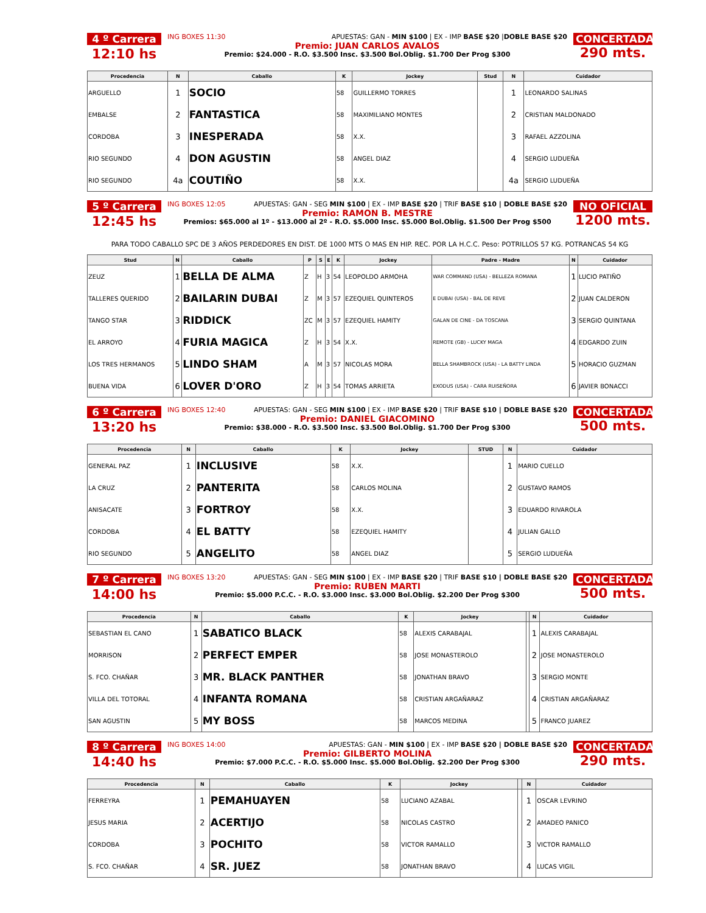4 º Carrera
12:10 hs
ING BOXES 11:30 APUESTAS: GAN - MIN $100 | EX - IMP BASE $20 |DOBLE BASE $20
Premio: JUAN CARLOS AVALOS
Premio: $24.000 - R.O. $3.500 Insc. $3.500 Bol.Oblig. $1.700 Der Prog $300
CONCERTADA
290 mts.
| Procedencia | N | Caballo | K | Jockey | Stud | N | Cuidador |
| --- | --- | --- | --- | --- | --- | --- | --- |
| ARGUELLO | 1 | SOCIO | 58 | GUILLERMO TORRES | | 1 | LEONARDO SALINAS |
| EMBALSE | 2 | FANTASTICA | 58 | MAXIMILIANO MONTES | | 2 | CRISTIAN MALDONADO |
| CORDOBA | 3 | INESPERADA | 58 | X.X. | | 3 | RAFAEL AZZOLINA |
| RIO SEGUNDO | 4 | DON AGUSTIN | 58 | ANGEL DIAZ | | 4 | SERGIO LUDUEÑA |
| RIO SEGUNDO | 4a | COUTIÑO | 58 | X.X. | | 4a | SERGIO LUDUEÑA |
5 º Carrera
12:45 hs
ING BOXES 12:05 APUESTAS: GAN - SEG MIN $100 | EX - IMP BASE $20 | TRIF BASE $10 | DOBLE BASE $20
Premio: RAMON B. MESTRE
Premios: $65.000 al 1º - $13.000 al 2º - R.O. $5.000 Insc. $5.000 Bol.Oblig. $1.500 Der Prog $500
NO OFICIAL
1200 mts.
PARA TODO CABALLO SPC DE 3 AÑOS PERDEDORES EN DIST. DE 1000 MTS O MAS EN HIP. REC. POR LA H.C.C. Peso: POTRILLOS 57 KG. POTRANCAS 54 KG
| Stud | N | Caballo | P | S | E | K | Jockey | Padre - Madre | N | Cuidador |
| --- | --- | --- | --- | --- | --- | --- | --- | --- | --- | --- |
| ZEUZ | 1 | BELLA DE ALMA | Z | H | 3 | 54 | LEOPOLDO ARMOHA | WAR COMMAND (USA) - BELLEZA ROMANA | 1 | LUCIO PATIÑO |
| TALLERES QUERIDO | 2 | BAILARIN DUBAI | Z | M | 3 | 57 | EZEQUIEL QUINTEROS | E DUBAI (USA) - BAL DE REVE | 2 | JUAN CALDERON |
| TANGO STAR | 3 | RIDDICK | ZC | M | 3 | 57 | EZEQUIEL HAMITY | GALAN DE CINE - DA TOSCANA | 3 | SERGIO QUINTANA |
| EL ARROYO | 4 | FURIA MAGICA | Z | H | 3 | 54 | X.X. | REMOTE (GB) - LUCKY MAGA | 4 | EDGARDO ZUIN |
| LOS TRES HERMANOS | 5 | LINDO SHAM | A | M | 3 | 57 | NICOLAS MORA | BELLA SHAMBROCK (USA) - LA BATTY LINDA | 5 | HORACIO GUZMAN |
| BUENA VIDA | 6 | LOVER D'ORO | Z | H | 3 | 54 | TOMAS ARRIETA | EXODUS (USA) - CARA RUISEÑORA | 6 | JAVIER BONACCI |
6 º Carrera
13:20 hs
ING BOXES 12:40 APUESTAS: GAN - SEG MIN $100 | EX - IMP BASE $20 | TRIF BASE $10 | DOBLE BASE $20
Premio: DANIEL GIACOMINO
Premio: $38.000 - R.O. $3.500 Insc. $3.500 Bol.Oblig. $1.700 Der Prog $300
CONCERTADA
500 mts.
| Procedencia | N | Caballo | K | Jockey | STUD | N | Cuidador |
| --- | --- | --- | --- | --- | --- | --- | --- |
| GENERAL PAZ | 1 | INCLUSIVE | 58 | X.X. | | 1 | MARIO CUELLO |
| LA CRUZ | 2 | PANTERITA | 58 | CARLOS MOLINA | | 2 | GUSTAVO RAMOS |
| ANISACATE | 3 | FORTROY | 58 | X.X. | | 3 | EDUARDO RIVAROLA |
| CORDOBA | 4 | EL BATTY | 58 | EZEQUIEL HAMITY | | 4 | JULIAN GALLO |
| RIO SEGUNDO | 5 | ANGELITO | 58 | ANGEL DIAZ | | 5 | SERGIO LUDUEÑA |
7 º Carrera
14:00 hs
ING BOXES 13:20 APUESTAS: GAN - SEG MIN $100 | EX - IMP BASE $20 | TRIF BASE $10 | DOBLE BASE $20
Premio: RUBEN MARTI
Premio: $5.000 P.C.C. - R.O. $3.000 Insc. $3.000 Bol.Oblig. $2.200 Der Prog $300
CONCERTADA
500 mts.
| Procedencia | N | Caballo | K | Jockey | | N | Cuidador |
| --- | --- | --- | --- | --- | --- | --- | --- |
| SEBASTIAN EL CANO | 1 | SABATICO BLACK | 58 | ALEXIS CARABAJAL | | 1 | ALEXIS CARABAJAL |
| MORRISON | 2 | PERFECT EMPER | 58 | JOSE MONASTEROLO | | 2 | JOSE MONASTEROLO |
| S. FCO. CHAÑAR | 3 | MR. BLACK PANTHER | 58 | JONATHAN BRAVO | | 3 | SERGIO MONTE |
| VILLA DEL TOTORAL | 4 | INFANTA ROMANA | 58 | CRISTIAN ARGAÑARAZ | | 4 | CRISTIAN ARGAÑARAZ |
| SAN AGUSTIN | 5 | MY BOSS | 58 | MARCOS MEDINA | | 5 | FRANCO JUAREZ |
8 º Carrera
14:40 hs
ING BOXES 14:00 APUESTAS: GAN - MIN $100 | EX - IMP BASE $20 | DOBLE BASE $20
Premio: GILBERTO MOLINA
Premio: $7.000 P.C.C. - R.O. $5.000 Insc. $5.000 Bol.Oblig. $2.200 Der Prog $300
CONCERTADA
290 mts.
| Procedencia | N | Caballo | K | Jockey | | N | Cuidador |
| --- | --- | --- | --- | --- | --- | --- | --- |
| FERREYRA | 1 | PEMAHUAYEN | 58 | LUCIANO AZABAL | | 1 | OSCAR LEVRINO |
| JESUS MARIA | 2 | ACERTIJO | 58 | NICOLAS CASTRO | | 2 | AMADEO PANICO |
| CORDOBA | 3 | POCHITO | 58 | VICTOR RAMALLO | | 3 | VICTOR RAMALLO |
| S. FCO. CHAÑAR | 4 | SR. JUEZ | 58 | JONATHAN BRAVO | | 4 | LUCAS VIGIL |